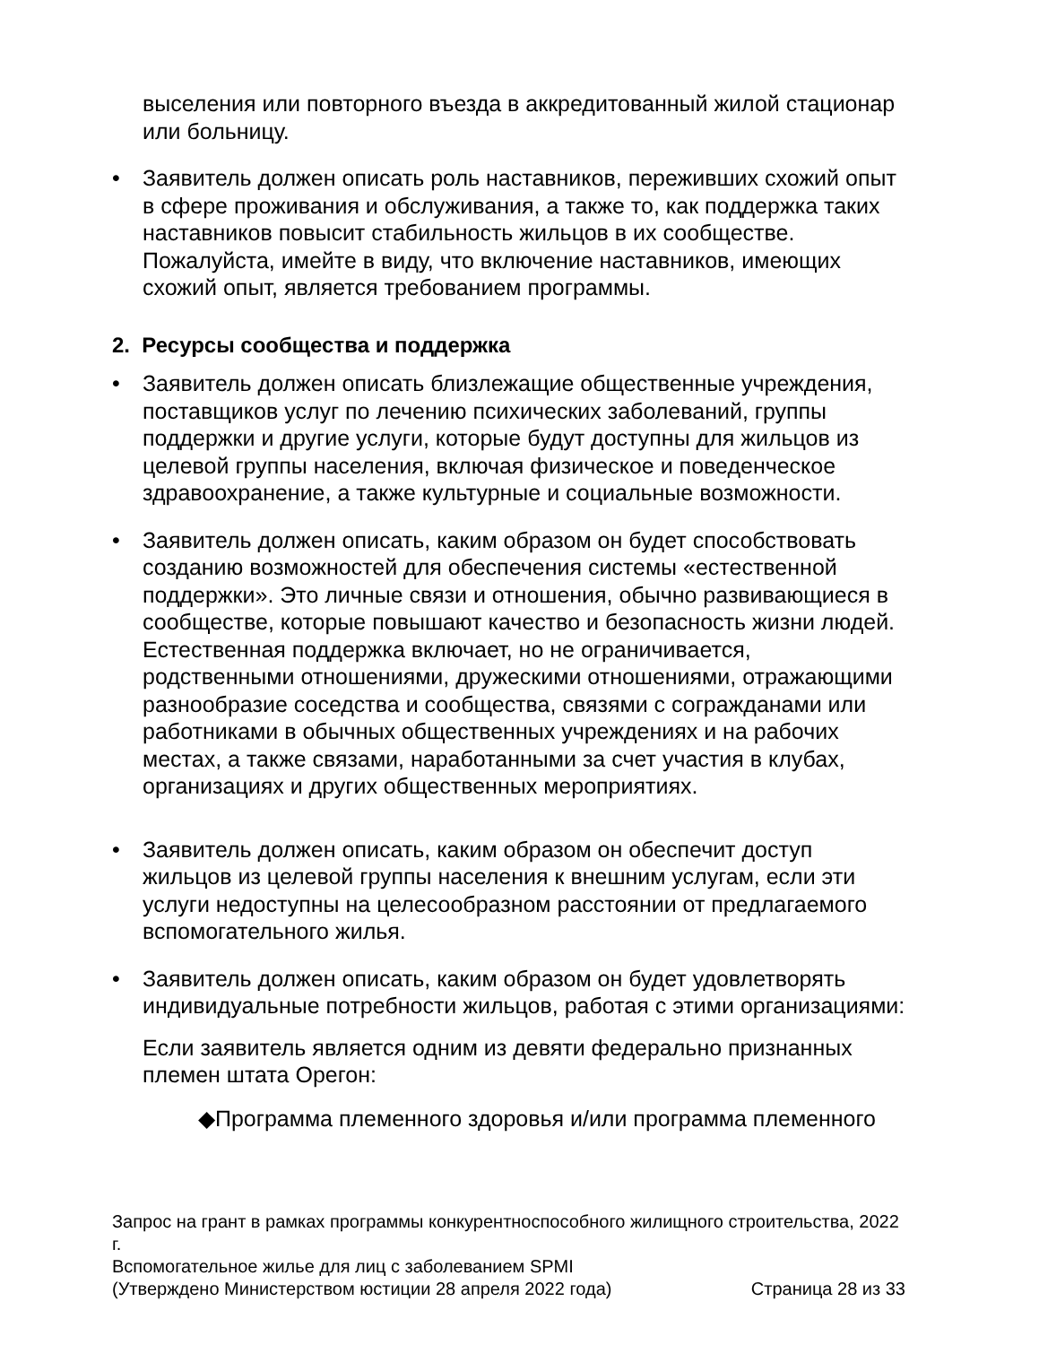выселения или повторного въезда в аккредитованный жилой стационар или больницу.
• Заявитель должен описать роль наставников, переживших схожий опыт в сфере проживания и обслуживания, а также то, как поддержка таких наставников повысит стабильность жильцов в их сообществе. Пожалуйста, имейте в виду, что включение наставников, имеющих схожий опыт, является требованием программы.
2. Ресурсы сообщества и поддержка
• Заявитель должен описать близлежащие общественные учреждения, поставщиков услуг по лечению психических заболеваний, группы поддержки и другие услуги, которые будут доступны для жильцов из целевой группы населения, включая физическое и поведенческое здравоохранение, а также культурные и социальные возможности.
• Заявитель должен описать, каким образом он будет способствовать созданию возможностей для обеспечения системы «естественной поддержки». Это личные связи и отношения, обычно развивающиеся в сообществе, которые повышают качество и безопасность жизни людей. Естественная поддержка включает, но не ограничивается, родственными отношениями, дружескими отношениями, отражающими разнообразие соседства и сообщества, связями с согражданами или работниками в обычных общественных учреждениях и на рабочих местах, а также связами, наработанными за счет участия в клубах, организациях и других общественных мероприятиях.
• Заявитель должен описать, каким образом он обеспечит доступ жильцов из целевой группы населения к внешним услугам, если эти услуги недоступны на целесообразном расстоянии от предлагаемого вспомогательного жилья.
• Заявитель должен описать, каким образом он будет удовлетворять индивидуальные потребности жильцов, работая с этими организациями:
Если заявитель является одним из девяти федерально признанных племен штата Орегон:
◆Программа племенного здоровья и/или программа племенного
Запрос на грант в рамках программы конкурентноспособного жилищного строительства, 2022 г.
Вспомогательное жилье для лиц с заболеванием SPMI
(Утверждено Министерством юстиции 28 апреля 2022 года) Страница 28 из 33